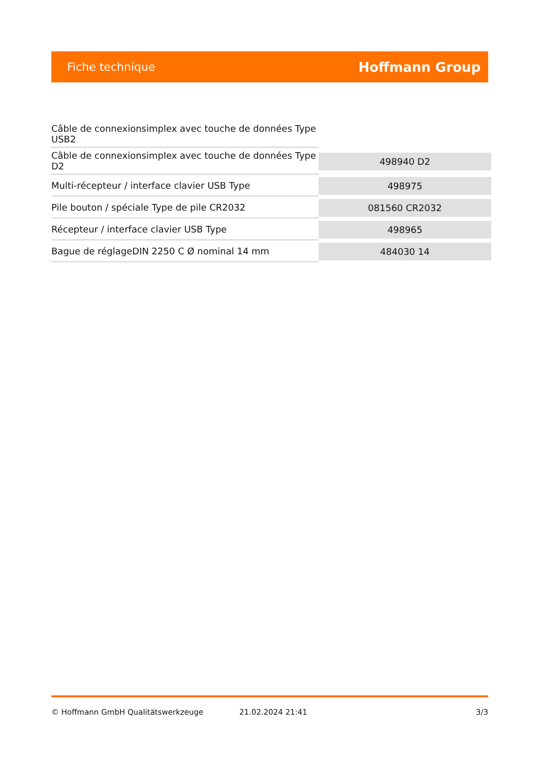Fiche technique
Hoffmann Group
| Câble de connexionsimplex avec touche de données Type USB2 | |
| Câble de connexionsimplex avec touche de données Type D2 | 498940 D2 |
| Multi-récepteur / interface clavier USB Type | 498975 |
| Pile bouton / spéciale Type de pile CR2032 | 081560 CR2032 |
| Récepteur / interface clavier USB Type | 498965 |
| Bague de réglageDIN 2250 C Ø nominal 14 mm | 484030 14 |
© Hoffmann GmbH Qualitätswerkzeuge 21.02.2024 21:41 3/3